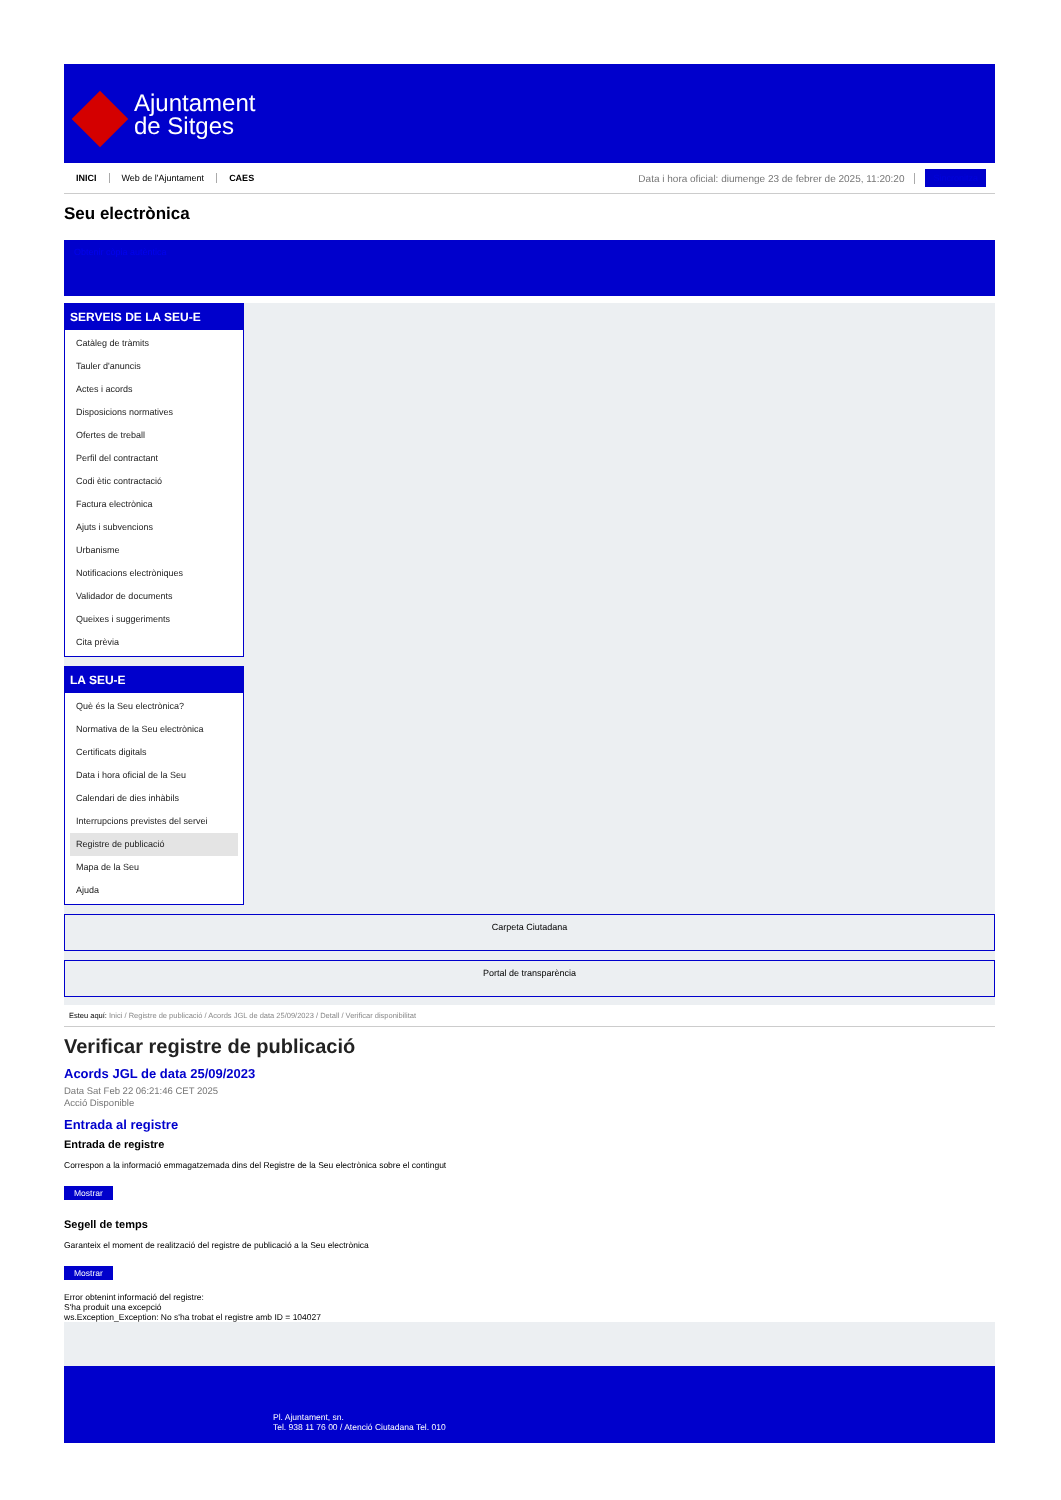Ajuntament
de Sitges
INICI Web de l'Ajuntament CAES Data i hora oficial: diumenge 23 de febrer de 2025, 11:20:20 Sincronitza
Seu electrònica
Obtenir còpia autèntica
SERVEIS DE LA SEU-E
Catàleg de tràmits
Tauler d'anuncis
Actes i acords
Disposicions normatives
Ofertes de treball
Perfil del contractant
Codi ètic contractació
Factura electrònica
Ajuts i subvencions
Urbanisme
Notificacions electròniques
Validador de documents
Queixes i suggeriments
Cita prèvia
LA SEU-E
Què és la Seu electrònica?
Normativa de la Seu electrònica
Certificats digitals
Data i hora oficial de la Seu
Calendari de dies inhàbils
Interrupcions previstes del servei
Registre de publicació
Mapa de la Seu
Ajuda
Carpeta Ciutadana
Portal de transparència
Esteu aquí: Inici / Registre de publicació / Acords JGL de data 25/09/2023 / Detall / Verificar disponibilitat
Verificar registre de publicació
Acords JGL de data 25/09/2023
Data Sat Feb 22 06:21:46 CET 2025
Acció Disponible
Entrada al registre
Entrada de registre
Correspon a la informació emmagatzemada dins del Registre de la Seu electrònica sobre el contingut
Mostrar
Segell de temps
Garanteix el moment de realització del registre de publicació a la Seu electrònica
Mostrar
Error obtenint informació del registre:
S'ha produit una excepció
ws.Exception_Exception: No s'ha trobat el registre amb ID = 104027
Pl. Ajuntament, sn.
Tel. 938 11 76 00 / Atenció Ciutadana Tel. 010